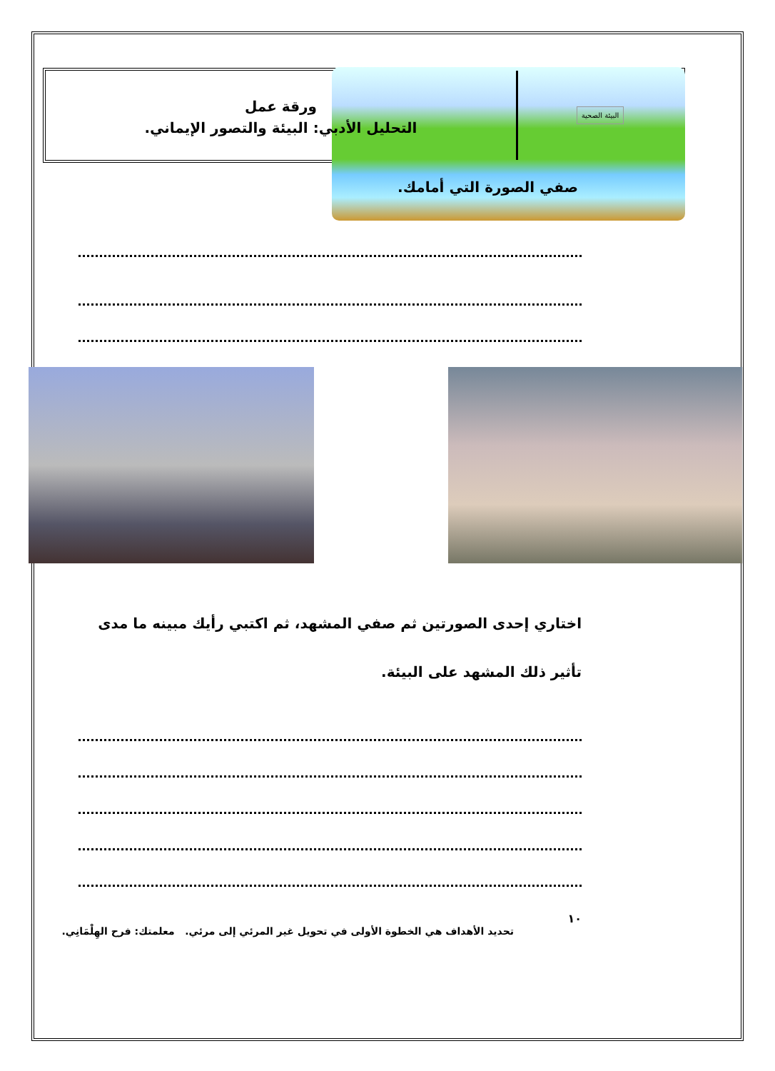البيئة الصحية
ورقة عمل
التحليل الأدبي: البيئة والتصور الإيماني.
صفي الصورة التي أمامك.
اختاري إحدى الصورتين ثم صفي المشهد، ثم اكتبي رأيك مبينه ما مدى تأثير ذلك المشهد على البيئة.
١٠
تحديد الأهداف هي الخطوة الأولى في تحويل غير المرئي إلى مرئي. معلمتك: فرح الهِلْمَانِي.